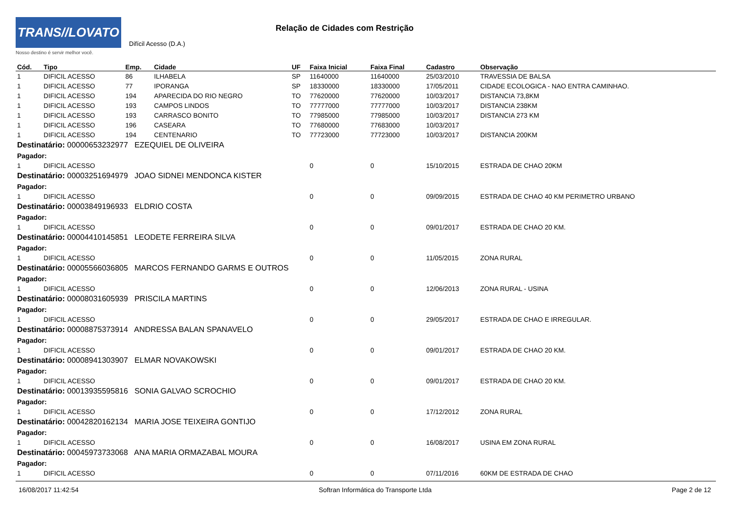TRANS//LOVATO
Nosso destino é servir melhor você.
Relação de Cidades com Restrição
Difícil Acesso (D.A.)
| Cód. | Tipo | Emp. | Cidade | UF | Faixa Inicial | Faixa Final | Cadastro | Observação |
| --- | --- | --- | --- | --- | --- | --- | --- | --- |
| 1 | DIFICIL ACESSO | 86 | ILHABELA | SP | 11640000 | 11640000 | 25/03/2010 | TRAVESSIA DE BALSA |
| 1 | DIFICIL ACESSO | 77 | IPORANGA | SP | 18330000 | 18330000 | 17/05/2011 | CIDADE ECOLOGICA - NAO ENTRA CAMINHAO. |
| 1 | DIFICIL ACESSO | 194 | APARECIDA DO RIO NEGRO | TO | 77620000 | 77620000 | 10/03/2017 | DISTANCIA 73,8KM |
| 1 | DIFICIL ACESSO | 193 | CAMPOS LINDOS | TO | 77777000 | 77777000 | 10/03/2017 | DISTANCIA 238KM |
| 1 | DIFICIL ACESSO | 193 | CARRASCO BONITO | TO | 77985000 | 77985000 | 10/03/2017 | DISTANCIA 273 KM |
| 1 | DIFICIL ACESSO | 196 | CASEARA | TO | 77680000 | 77683000 | 10/03/2017 | |
| 1 | DIFICIL ACESSO | 194 | CENTENARIO | TO | 77723000 | 77723000 | 10/03/2017 | DISTANCIA 200KM |
| Destinatário: 00000653232977 EZEQUIEL DE OLIVEIRA | | | | | | | | |
| Pagador: | | | | | | | | |
| 1 | DIFICIL ACESSO | | | | 0 | 0 | 15/10/2015 | ESTRADA DE CHAO 20KM |
| Destinatário: 00003251694979 JOAO SIDNEI MENDONCA KISTER | | | | | | | | |
| Pagador: | | | | | | | | |
| 1 | DIFICIL ACESSO | | | | 0 | 0 | 09/09/2015 | ESTRADA DE CHAO 40 KM PERIMETRO URBANO |
| Destinatário: 00003849196933 ELDRIO COSTA | | | | | | | | |
| Pagador: | | | | | | | | |
| 1 | DIFICIL ACESSO | | | | 0 | 0 | 09/01/2017 | ESTRADA DE CHAO 20 KM. |
| Destinatário: 00004410145851 LEODETE FERREIRA SILVA | | | | | | | | |
| Pagador: | | | | | | | | |
| 1 | DIFICIL ACESSO | | | | 0 | 0 | 11/05/2015 | ZONA RURAL |
| Destinatário: 00005566036805 MARCOS FERNANDO GARMS E OUTROS | | | | | | | | |
| Pagador: | | | | | | | | |
| 1 | DIFICIL ACESSO | | | | 0 | 0 | 12/06/2013 | ZONA RURAL - USINA |
| Destinatário: 00008031605939 PRISCILA MARTINS | | | | | | | | |
| Pagador: | | | | | | | | |
| 1 | DIFICIL ACESSO | | | | 0 | 0 | 29/05/2017 | ESTRADA DE CHAO E IRREGULAR. |
| Destinatário: 00008875373914 ANDRESSA BALAN SPANAVELO | | | | | | | | |
| Pagador: | | | | | | | | |
| 1 | DIFICIL ACESSO | | | | 0 | 0 | 09/01/2017 | ESTRADA DE CHAO 20 KM. |
| Destinatário: 00008941303907 ELMAR NOVAKOWSKI | | | | | | | | |
| Pagador: | | | | | | | | |
| 1 | DIFICIL ACESSO | | | | 0 | 0 | 09/01/2017 | ESTRADA DE CHAO 20 KM. |
| Destinatário: 00013935595816 SONIA GALVAO SCROCHIO | | | | | | | | |
| Pagador: | | | | | | | | |
| 1 | DIFICIL ACESSO | | | | 0 | 0 | 17/12/2012 | ZONA RURAL |
| Destinatário: 00042820162134 MARIA JOSE TEIXEIRA GONTIJO | | | | | | | | |
| Pagador: | | | | | | | | |
| 1 | DIFICIL ACESSO | | | | 0 | 0 | 16/08/2017 | USINA EM ZONA RURAL |
| Destinatário: 00045973733068 ANA MARIA ORMAZABAL MOURA | | | | | | | | |
| Pagador: | | | | | | | | |
| 1 | DIFICIL ACESSO | | | | 0 | 0 | 07/11/2016 | 60KM DE ESTRADA DE CHAO |
16/08/2017 11:42:54 Softran Informática do Transporte Ltda Page 2 de 12